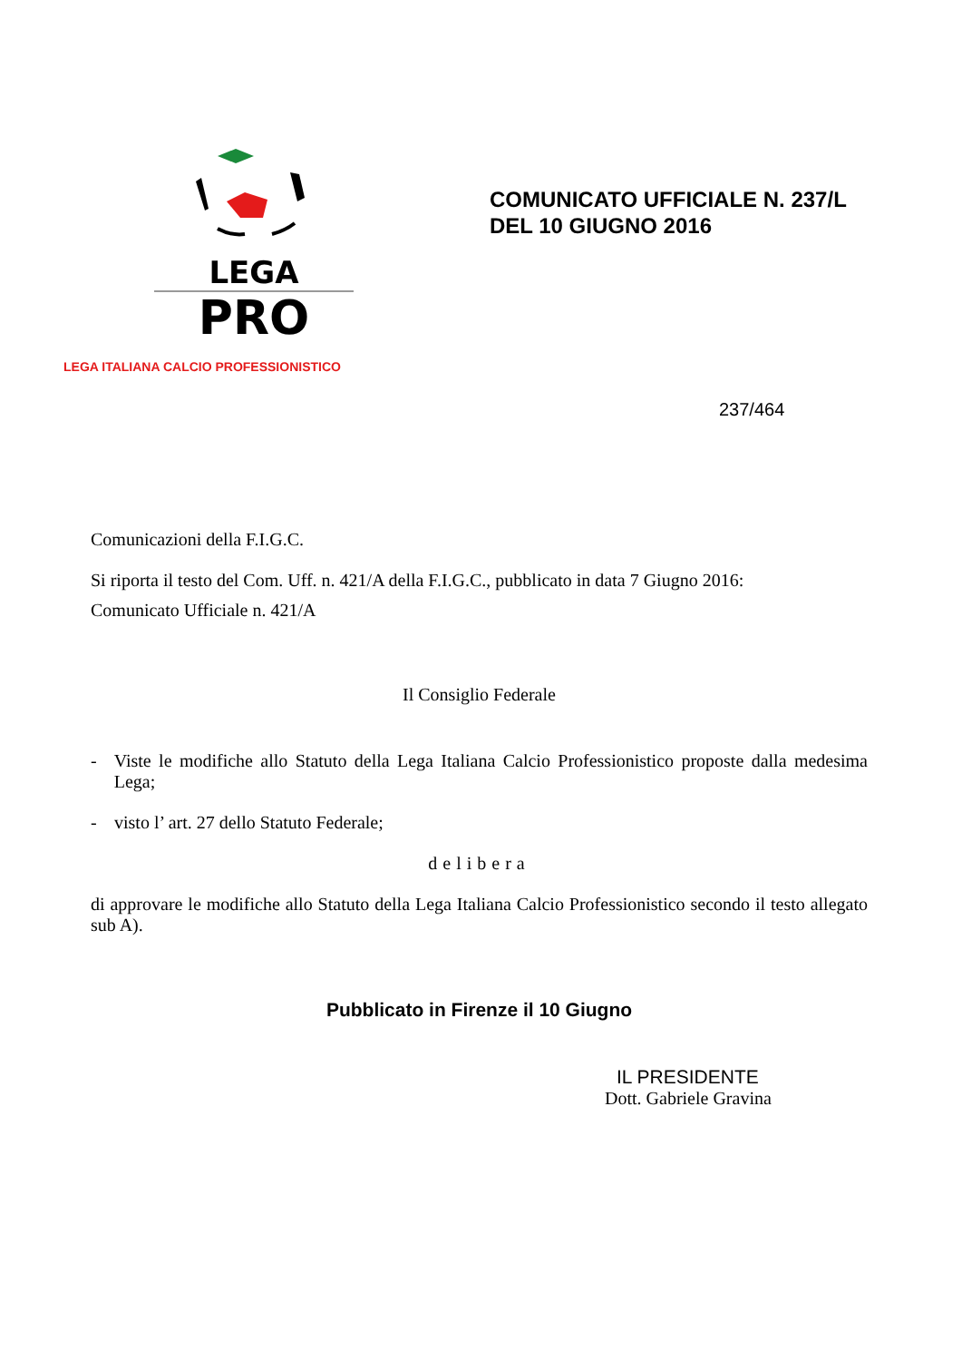LEGA
PRO
LEGA ITALIANA CALCIO PROFESSIONISTICO
COMUNICATO UFFICIALE N. 237/L
DEL 10 GIUGNO 2016
237/464
Comunicazioni della F.I.G.C.
Si riporta il testo del Com. Uff. n. 421/A della F.I.G.C., pubblicato in data 7 Giugno 2016:
Comunicato Ufficiale n. 421/A
Il Consiglio Federale
- Viste le modifiche allo Statuto della Lega Italiana Calcio Professionistico proposte dalla medesima Lega;
- visto l’ art. 27 dello Statuto Federale;
delibera
di approvare le modifiche allo Statuto della Lega Italiana Calcio Professionistico secondo il testo allegato sub A).
Pubblicato in Firenze il 10 Giugno
IL PRESIDENTE
Dott. Gabriele Gravina